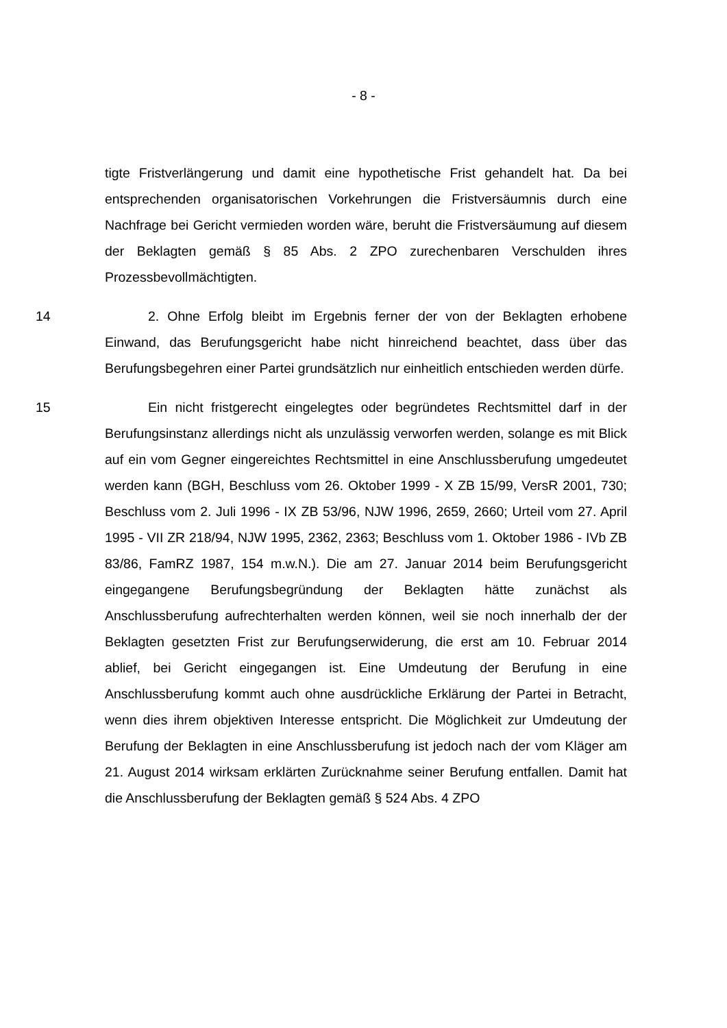- 8 -
tigte Fristverlängerung und damit eine hypothetische Frist gehandelt hat. Da bei entsprechenden organisatorischen Vorkehrungen die Fristversäumnis durch eine Nachfrage bei Gericht vermieden worden wäre, beruht die Fristversäu­mung auf diesem der Beklagten gemäß § 85 Abs. 2 ZPO zurechenbaren Ver­schulden ihres Prozessbevollmächtigten.
14 2. Ohne Erfolg bleibt im Ergebnis ferner der von der Beklagten erhobene Einwand, das Berufungsgericht habe nicht hinreichend beachtet, dass über das Berufungsbegehren einer Partei grundsätzlich nur einheitlich entschieden wer­den dürfe.
15 Ein nicht fristgerecht eingelegtes oder begründetes Rechtsmittel darf in der Berufungsinstanz allerdings nicht als unzulässig verworfen werden, solange es mit Blick auf ein vom Gegner eingereichtes Rechtsmittel in eine Anschluss­berufung umgedeutet werden kann (BGH, Beschluss vom 26. Oktober 1999 - X ZB 15/99, VersR 2001, 730; Beschluss vom 2. Juli 1996 - IX ZB 53/96, NJW 1996, 2659, 2660; Urteil vom 27. April 1995 - VII ZR 218/94, NJW 1995, 2362, 2363; Beschluss vom 1. Oktober 1986 - IVb ZB 83/86, FamRZ 1987, 154 m.w.N.). Die am 27. Januar 2014 beim Berufungsgericht eingegangene Beru­fungsbegründung der Beklagten hätte zunächst als Anschlussberufung auf­rechterhalten werden können, weil sie noch innerhalb der der Beklagten gesetz­ten Frist zur Berufungserwiderung, die erst am 10. Februar 2014 ablief, bei Ge­richt eingegangen ist. Eine Umdeutung der Berufung in eine Anschlussberufung kommt auch ohne ausdrückliche Erklärung der Partei in Betracht, wenn dies ihrem objektiven Interesse entspricht. Die Möglichkeit zur Umdeutung der Beru­fung der Beklagten in eine Anschlussberufung ist jedoch nach der vom Kläger am 21. August 2014 wirksam erklärten Zurücknahme seiner Berufung entfallen. Damit hat die Anschlussberufung der Beklagten gemäß § 524 Abs. 4 ZPO